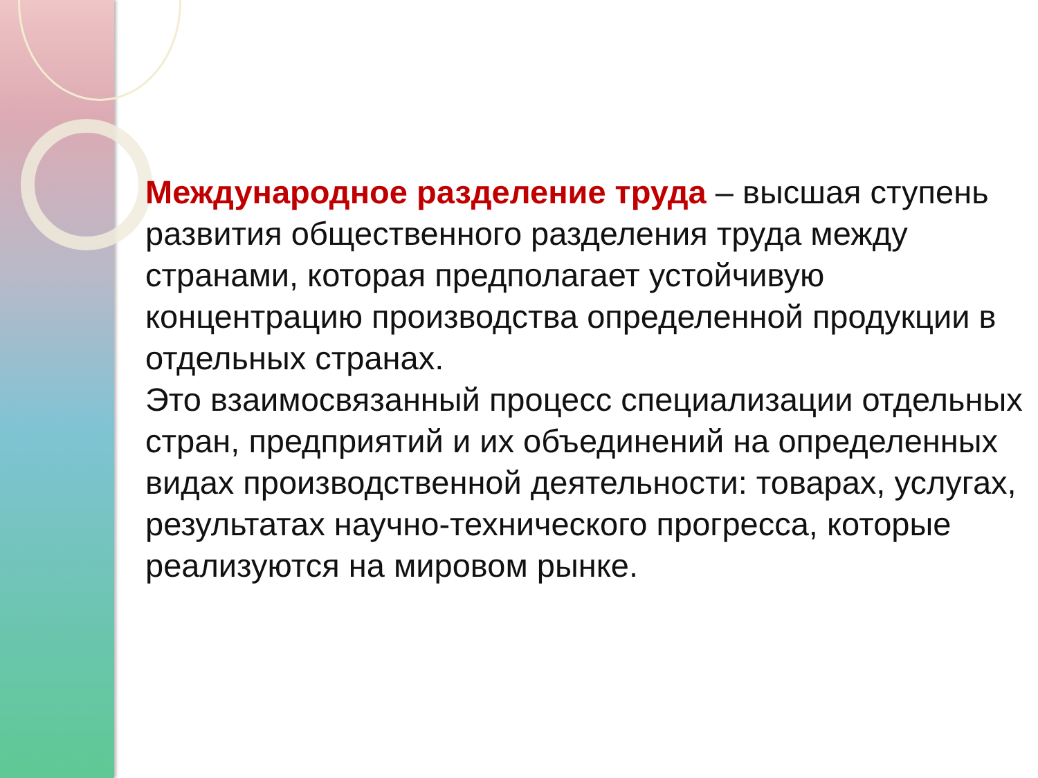Международное разделение труда – высшая ступень развития общественного разделения труда между странами, которая предполагает устойчивую концентрацию производства определенной продукции в отдельных странах.
Это взаимосвязанный процесс специализации отдельных стран, предприятий и их объединений на определенных видах производственной деятельности: товарах, услугах, результатах научно-технического прогресса, которые реализуются на мировом рынке.